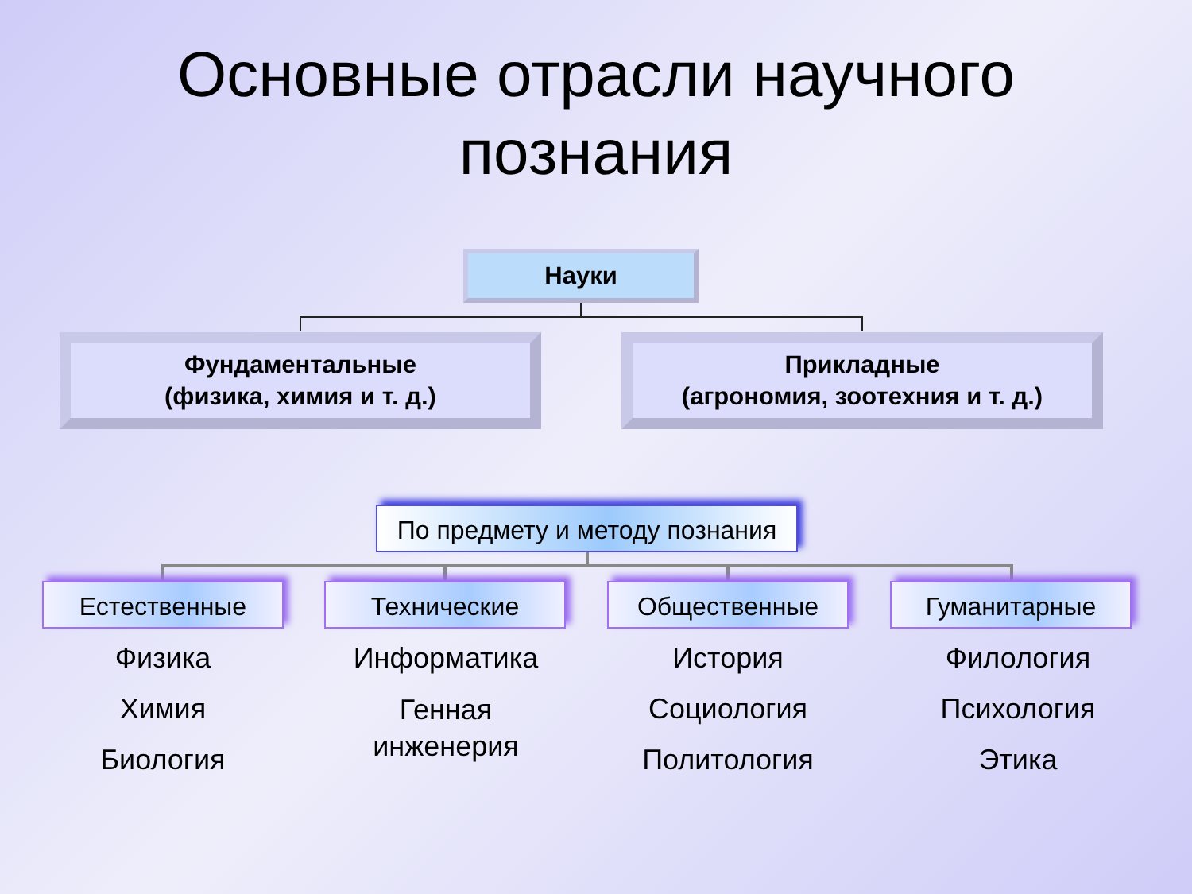Основные отрасли научного
познания
Науки
Фундаментальные
(физика, химия и т. д.)
Прикладные
(агрономия, зоотехния и т. д.)
По предмету и методу познания
Естественные Технические Общественные Гуманитарные
Физика
Химия
Биология
Информатика
Генная
инженерия
История
Социология
Политология
Филология
Психология
Этика